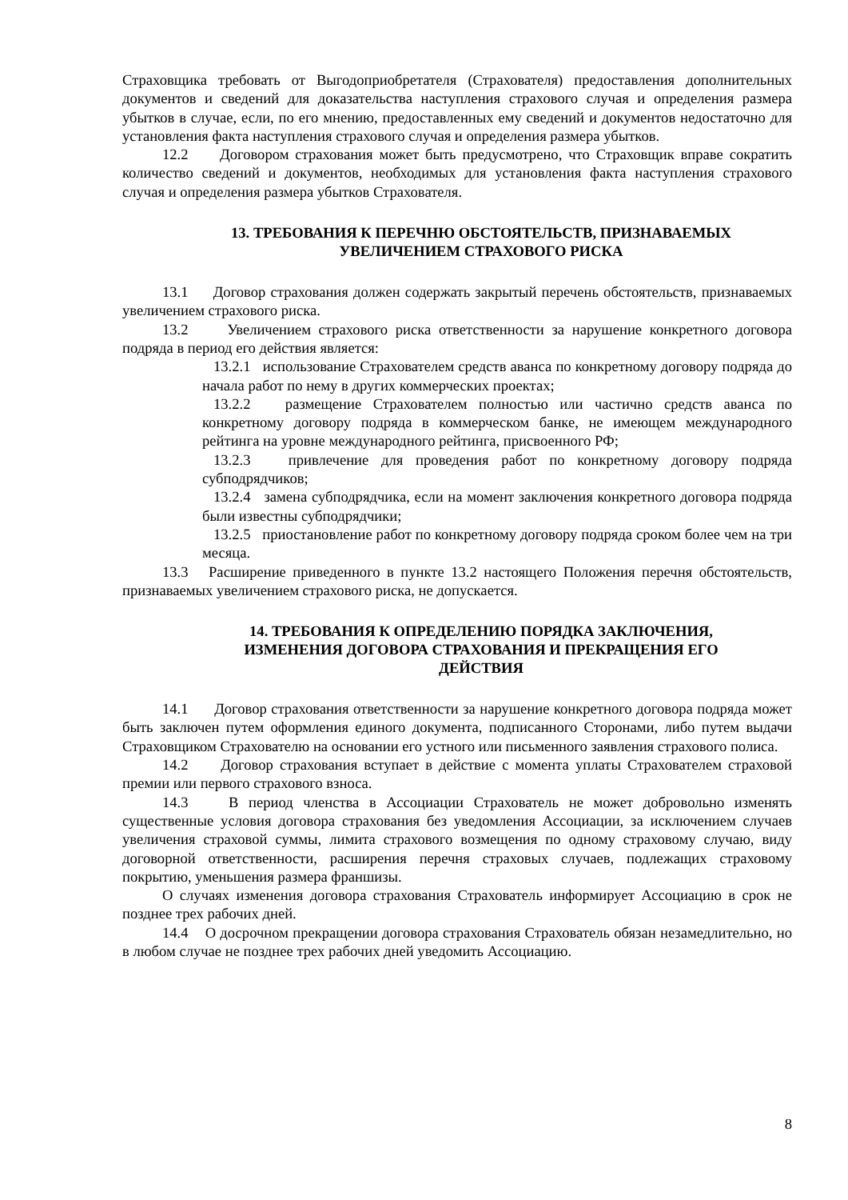Страховщика требовать от Выгодоприобретателя (Страхователя) предоставления дополнительных документов и сведений для доказательства наступления страхового случая и определения размера убытков в случае, если, по его мнению, предоставленных ему сведений и документов недостаточно для установления факта наступления страхового случая и определения размера убытков.
12.2 Договором страхования может быть предусмотрено, что Страховщик вправе сократить количество сведений и документов, необходимых для установления факта наступления страхового случая и определения размера убытков Страхователя.
13. ТРЕБОВАНИЯ К ПЕРЕЧНЮ ОБСТОЯТЕЛЬСТВ, ПРИЗНАВАЕМЫХ
УВЕЛИЧЕНИЕМ СТРАХОВОГО РИСКА
13.1 Договор страхования должен содержать закрытый перечень обстоятельств, признаваемых увеличением страхового риска.
13.2 Увеличением страхового риска ответственности за нарушение конкретного договора подряда в период его действия является:
13.2.1 использование Страхователем средств аванса по конкретному договору подряда до начала работ по нему в других коммерческих проектах;
13.2.2 размещение Страхователем полностью или частично средств аванса по конкретному договору подряда в коммерческом банке, не имеющем международного рейтинга на уровне международного рейтинга, присвоенного РФ;
13.2.3 привлечение для проведения работ по конкретному договору подряда субподрядчиков;
13.2.4 замена субподрядчика, если на момент заключения конкретного договора подряда были известны субподрядчики;
13.2.5 приостановление работ по конкретному договору подряда сроком более чем на три месяца.
13.3 Расширение приведенного в пункте 13.2 настоящего Положения перечня обстоятельств, признаваемых увеличением страхового риска, не допускается.
14. ТРЕБОВАНИЯ К ОПРЕДЕЛЕНИЮ ПОРЯДКА ЗАКЛЮЧЕНИЯ,
ИЗМЕНЕНИЯ ДОГОВОРА СТРАХОВАНИЯ И ПРЕКРАЩЕНИЯ ЕГО
ДЕЙСТВИЯ
14.1 Договор страхования ответственности за нарушение конкретного договора подряда может быть заключен путем оформления единого документа, подписанного Сторонами, либо путем выдачи Страховщиком Страхователю на основании его устного или письменного заявления страхового полиса.
14.2 Договор страхования вступает в действие с момента уплаты Страхователем страховой премии или первого страхового взноса.
14.3 В период членства в Ассоциации Страхователь не может добровольно изменять существенные условия договора страхования без уведомления Ассоциации, за исключением случаев увеличения страховой суммы, лимита страхового возмещения по одному страховому случаю, виду договорной ответственности, расширения перечня страховых случаев, подлежащих страховому покрытию, уменьшения размера франшизы.
О случаях изменения договора страхования Страхователь информирует Ассоциацию в срок не позднее трех рабочих дней.
14.4 О досрочном прекращении договора страхования Страхователь обязан незамедлительно, но в любом случае не позднее трех рабочих дней уведомить Ассоциацию.
8